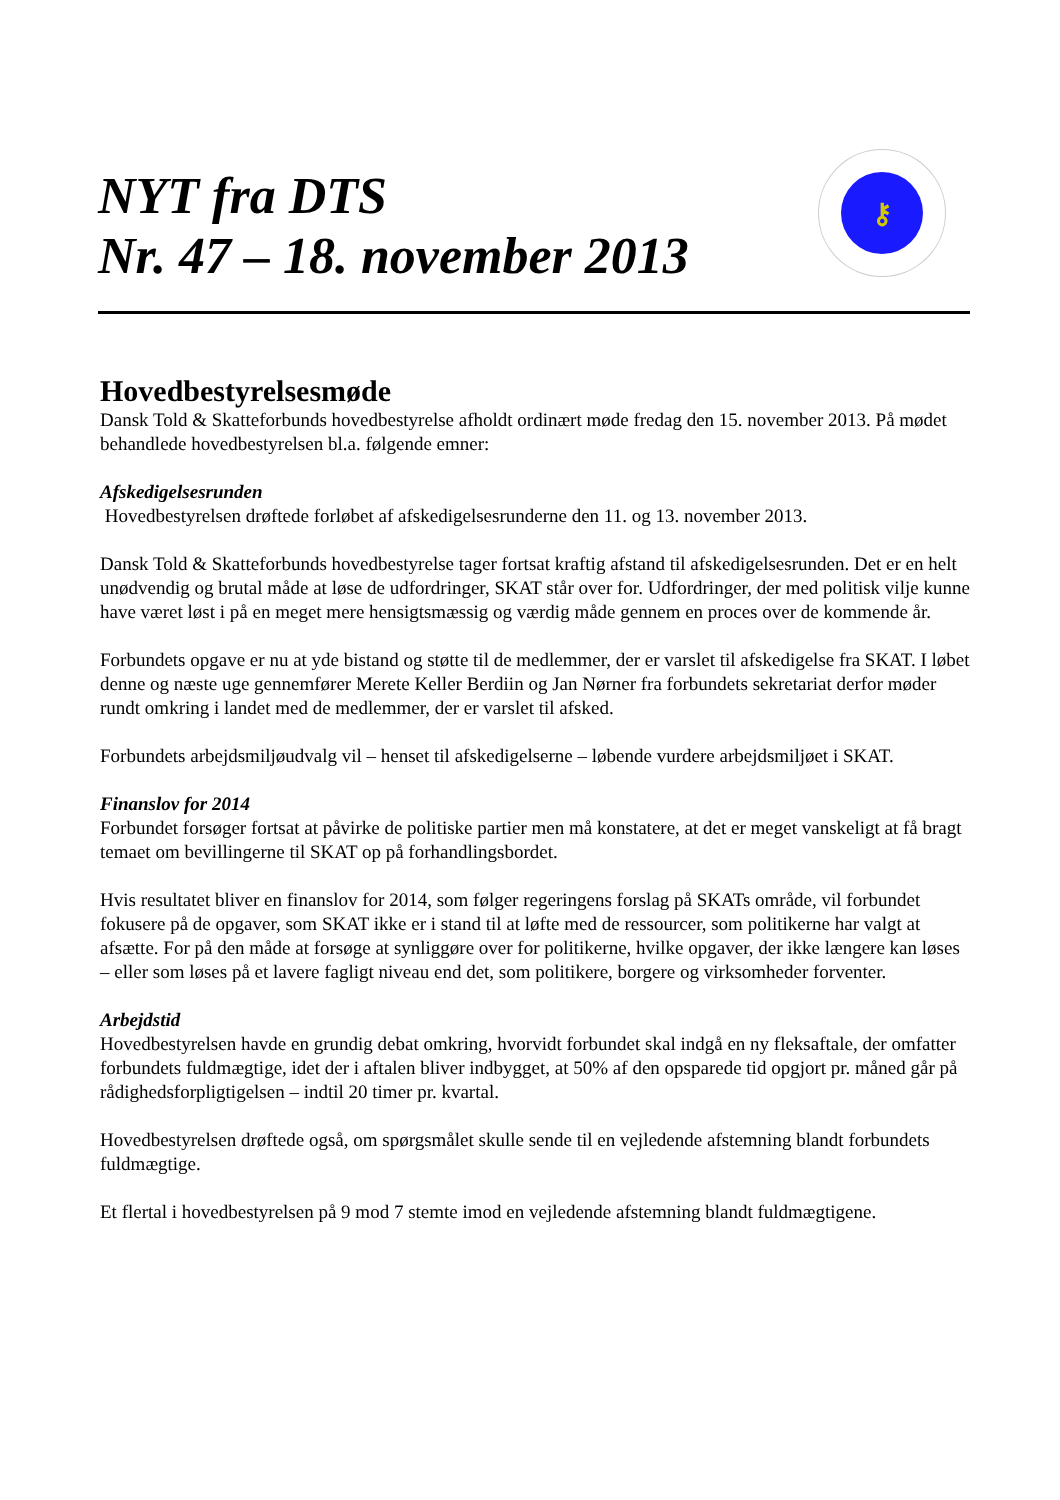NYT fra DTS
Nr. 47 – 18. november 2013
⚷
Hovedbestyrelsesmøde
Dansk Told & Skatteforbunds hovedbestyrelse afholdt ordinært møde fredag den 15. november 2013. På mødet behandlede hovedbestyrelsen bl.a. følgende emner:
Afskedigelsesrunden
Hovedbestyrelsen drøftede forløbet af afskedigelsesrunderne den 11. og 13. november 2013.
Dansk Told & Skatteforbunds hovedbestyrelse tager fortsat kraftig afstand til afskedigelsesrunden. Det er en helt unødvendig og brutal måde at løse de udfordringer, SKAT står over for. Udfordringer, der med politisk vilje kunne have været løst i på en meget mere hensigtsmæssig og værdig måde gennem en proces over de kommende år.
Forbundets opgave er nu at yde bistand og støtte til de medlemmer, der er varslet til afskedigelse fra SKAT. I løbet denne og næste uge gennemfører Merete Keller Berdiin og Jan Nørner fra forbundets sekretariat derfor møder rundt omkring i landet med de medlemmer, der er varslet til afsked.
Forbundets arbejdsmiljøudvalg vil – henset til afskedigelserne – løbende vurdere arbejdsmiljøet i SKAT.
Finanslov for 2014
Forbundet forsøger fortsat at påvirke de politiske partier men må konstatere, at det er meget vanskeligt at få bragt temaet om bevillingerne til SKAT op på forhandlingsbordet.
Hvis resultatet bliver en finanslov for 2014, som følger regeringens forslag på SKATs område, vil forbundet fokusere på de opgaver, som SKAT ikke er i stand til at løfte med de ressourcer, som politikerne har valgt at afsætte. For på den måde at forsøge at synliggøre over for politikerne, hvilke opgaver, der ikke længere kan løses – eller som løses på et lavere fagligt niveau end det, som politikere, borgere og virksomheder forventer.
Arbejdstid
Hovedbestyrelsen havde en grundig debat omkring, hvorvidt forbundet skal indgå en ny fleksaftale, der omfatter forbundets fuldmægtige, idet der i aftalen bliver indbygget, at 50% af den opsparede tid opgjort pr. måned går på rådighedsforpligtigelsen – indtil 20 timer pr. kvartal.
Hovedbestyrelsen drøftede også, om spørgsmålet skulle sende til en vejledende afstemning blandt forbundets fuldmægtige.
Et flertal i hovedbestyrelsen på 9 mod 7 stemte imod en vejledende afstemning blandt fuldmægtigene.